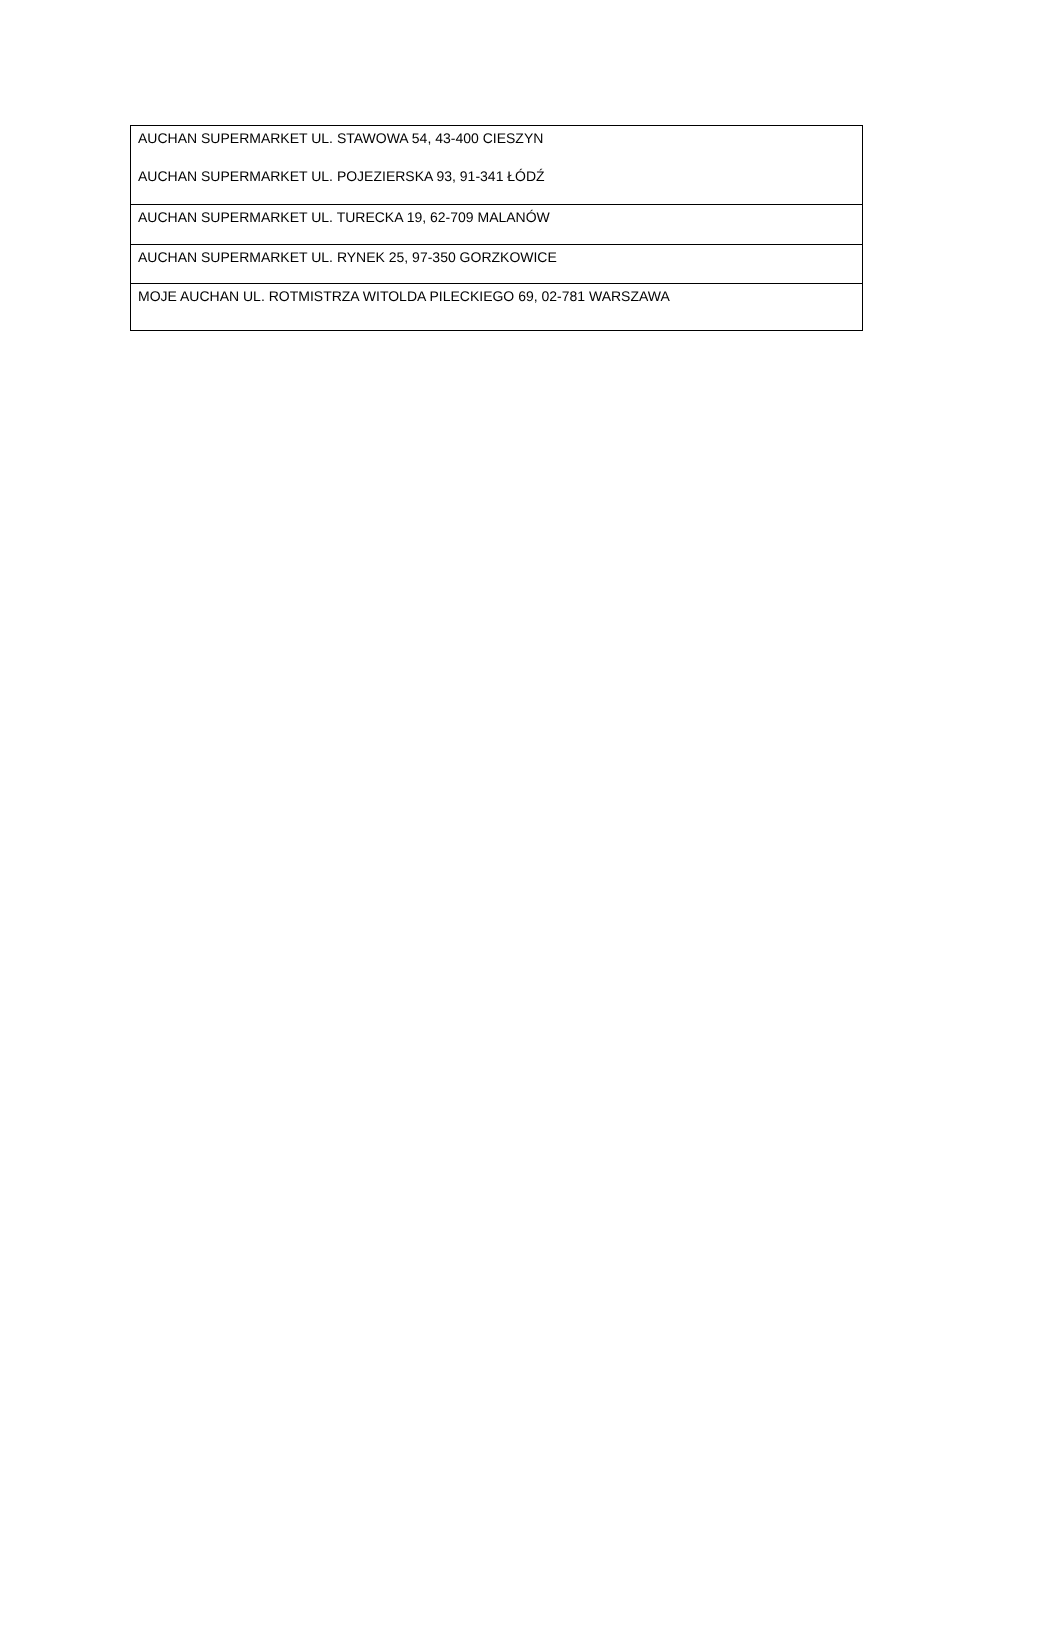| AUCHAN SUPERMARKET UL. STAWOWA 54, 43-400 CIESZYN AUCHAN SUPERMARKET UL. POJEZIERSKA 93, 91-341 ŁÓDŹ |
| AUCHAN SUPERMARKET UL. TURECKA 19, 62-709 MALANÓW |
| AUCHAN SUPERMARKET UL. RYNEK 25, 97-350 GORZKOWICE |
| MOJE AUCHAN UL. ROTMISTRZA WITOLDA PILECKIEGO 69, 02-781 WARSZAWA |